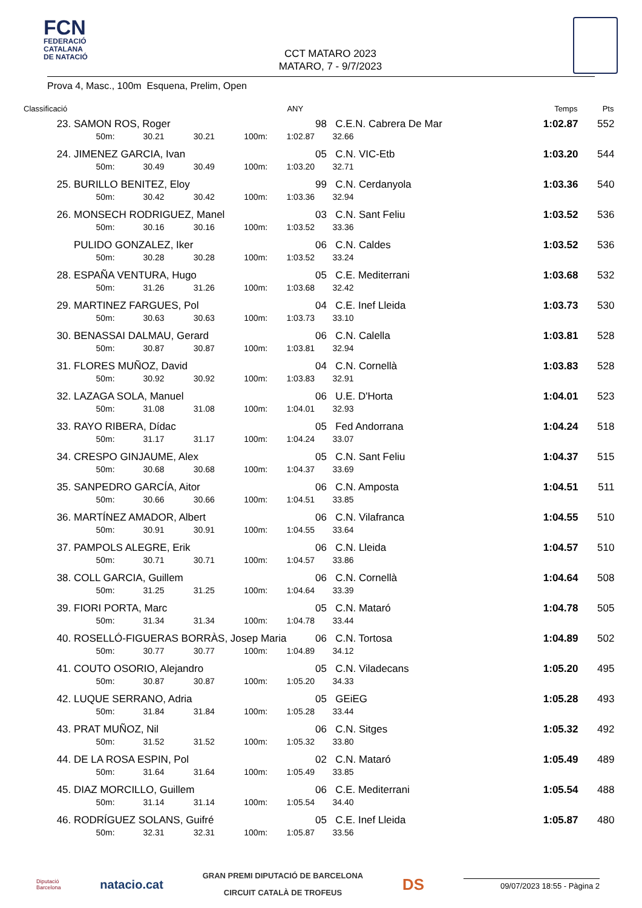FCN
FEDERACIÓ
CATALANA
DE NATACIÓ
CCT MATARO 2023
MATARO, 7 - 9/7/2023
Prova 4, Masc., 100m Esquena, Prelim, Open
| Classificació | | | | | | ANY | | Temps | Pts |
| --- | --- | --- | --- | --- | --- | --- | --- | --- | --- |
| 23. | SAMON ROS, Roger | | | | | 98 | C.E.N. Cabrera De Mar | 1:02.87 | 552 |
| | | 50m: | 30.21 | 30.21 | 100m: | 1:02.87 | 32.66 | | |
| 24. | JIMENEZ GARCIA, Ivan | | | | | 05 | C.N. VIC-Etb | 1:03.20 | 544 |
| | | 50m: | 30.49 | 30.49 | 100m: | 1:03.20 | 32.71 | | |
| 25. | BURILLO BENITEZ, Eloy | | | | | 99 | C.N. Cerdanyola | 1:03.36 | 540 |
| | | 50m: | 30.42 | 30.42 | 100m: | 1:03.36 | 32.94 | | |
| 26. | MONSECH RODRIGUEZ, Manel | | | | | 03 | C.N. Sant Feliu | 1:03.52 | 536 |
| | | 50m: | 30.16 | 30.16 | 100m: | 1:03.52 | 33.36 | | |
| | PULIDO GONZALEZ, Iker | | | | | 06 | C.N. Caldes | 1:03.52 | 536 |
| | | 50m: | 30.28 | 30.28 | 100m: | 1:03.52 | 33.24 | | |
| 28. | ESPAÑA VENTURA, Hugo | | | | | 05 | C.E. Mediterrani | 1:03.68 | 532 |
| | | 50m: | 31.26 | 31.26 | 100m: | 1:03.68 | 32.42 | | |
| 29. | MARTINEZ FARGUES, Pol | | | | | 04 | C.E. Inef Lleida | 1:03.73 | 530 |
| | | 50m: | 30.63 | 30.63 | 100m: | 1:03.73 | 33.10 | | |
| 30. | BENASSAI DALMAU, Gerard | | | | | 06 | C.N. Calella | 1:03.81 | 528 |
| | | 50m: | 30.87 | 30.87 | 100m: | 1:03.81 | 32.94 | | |
| 31. | FLORES MUÑOZ, David | | | | | 04 | C.N. Cornellà | 1:03.83 | 528 |
| | | 50m: | 30.92 | 30.92 | 100m: | 1:03.83 | 32.91 | | |
| 32. | LAZAGA SOLA, Manuel | | | | | 06 | U.E. D'Horta | 1:04.01 | 523 |
| | | 50m: | 31.08 | 31.08 | 100m: | 1:04.01 | 32.93 | | |
| 33. | RAYO RIBERA, Dídac | | | | | 05 | Fed Andorrana | 1:04.24 | 518 |
| | | 50m: | 31.17 | 31.17 | 100m: | 1:04.24 | 33.07 | | |
| 34. | CRESPO GINJAUME, Alex | | | | | 05 | C.N. Sant Feliu | 1:04.37 | 515 |
| | | 50m: | 30.68 | 30.68 | 100m: | 1:04.37 | 33.69 | | |
| 35. | SANPEDRO GARCÍA, Aitor | | | | | 06 | C.N. Amposta | 1:04.51 | 511 |
| | | 50m: | 30.66 | 30.66 | 100m: | 1:04.51 | 33.85 | | |
| 36. | MARTÍNEZ AMADOR, Albert | | | | | 06 | C.N. Vilafranca | 1:04.55 | 510 |
| | | 50m: | 30.91 | 30.91 | 100m: | 1:04.55 | 33.64 | | |
| 37. | PAMPOLS ALEGRE, Erik | | | | | 06 | C.N. Lleida | 1:04.57 | 510 |
| | | 50m: | 30.71 | 30.71 | 100m: | 1:04.57 | 33.86 | | |
| 38. | COLL GARCIA, Guillem | | | | | 06 | C.N. Cornellà | 1:04.64 | 508 |
| | | 50m: | 31.25 | 31.25 | 100m: | 1:04.64 | 33.39 | | |
| 39. | FIORI PORTA, Marc | | | | | 05 | C.N. Mataró | 1:04.78 | 505 |
| | | 50m: | 31.34 | 31.34 | 100m: | 1:04.78 | 33.44 | | |
| 40. | ROSELLÓ-FIGUERAS BORRÀS, Josep Maria | | | | | 06 | C.N. Tortosa | 1:04.89 | 502 |
| | | 50m: | 30.77 | 30.77 | 100m: | 1:04.89 | 34.12 | | |
| 41. | COUTO OSORIO, Alejandro | | | | | 05 | C.N. Viladecans | 1:05.20 | 495 |
| | | 50m: | 30.87 | 30.87 | 100m: | 1:05.20 | 34.33 | | |
| 42. | LUQUE SERRANO, Adria | | | | | 05 | GEiEG | 1:05.28 | 493 |
| | | 50m: | 31.84 | 31.84 | 100m: | 1:05.28 | 33.44 | | |
| 43. | PRAT MUÑOZ, Nil | | | | | 06 | C.N. Sitges | 1:05.32 | 492 |
| | | 50m: | 31.52 | 31.52 | 100m: | 1:05.32 | 33.80 | | |
| 44. | DE LA ROSA ESPIN, Pol | | | | | 02 | C.N. Mataró | 1:05.49 | 489 |
| | | 50m: | 31.64 | 31.64 | 100m: | 1:05.49 | 33.85 | | |
| 45. | DIAZ MORCILLO, Guillem | | | | | 06 | C.E. Mediterrani | 1:05.54 | 488 |
| | | 50m: | 31.14 | 31.14 | 100m: | 1:05.54 | 34.40 | | |
| 46. | RODRÍGUEZ SOLANS, Guifré | | | | | 05 | C.E. Inef Lleida | 1:05.87 | 480 |
| | | 50m: | 32.31 | 32.31 | 100m: | 1:05.87 | 33.56 | | |
Diputació
Barcelona
natacio.cat
GRAN PREMI DIPUTACIÓ DE BARCELONA
CIRCUIT CATALÀ DE TROFEUS
DS
09/07/2023 18:55 - Pàgina 2